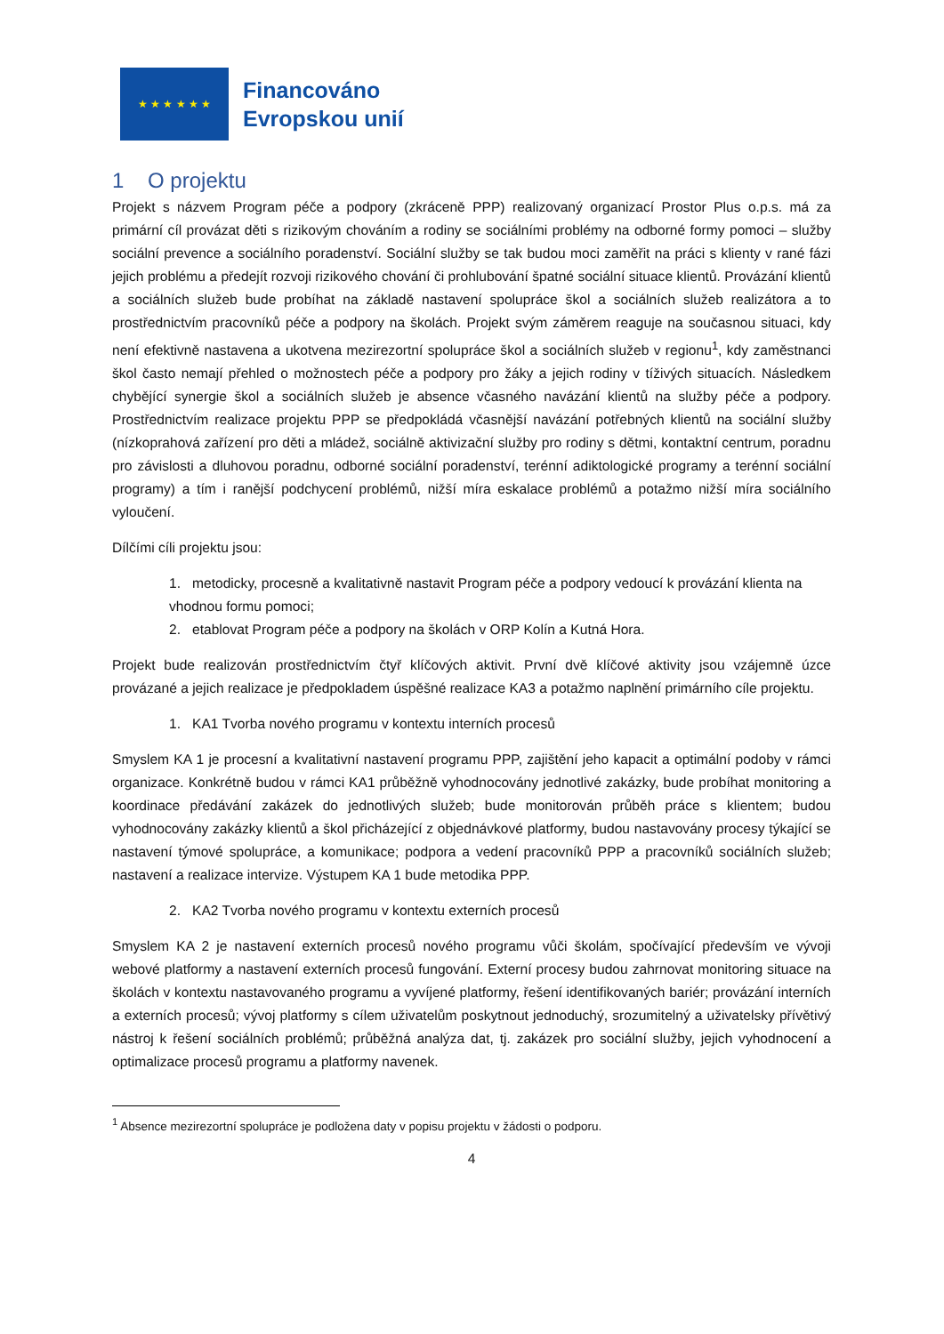★ ★ ★ ★ ★ ★
Financováno
Evropskou unií
1 O projektu
Projekt s názvem Program péče a podpory (zkráceně PPP) realizovaný organizací Prostor Plus o.p.s. má za primární cíl provázat děti s rizikovým chováním a rodiny se sociálními problémy na odborné formy pomoci – služby sociální prevence a sociálního poradenství. Sociální služby se tak budou moci zaměřit na práci s klienty v rané fázi jejich problému a předejít rozvoji rizikového chování či prohlubování špatné sociální situace klientů. Provázání klientů a sociálních služeb bude probíhat na základě nastavení spolupráce škol a sociálních služeb realizátora a to prostřednictvím pracovníků péče a podpory na školách. Projekt svým záměrem reaguje na současnou situaci, kdy není efektivně nastavena a ukotvena mezirezortní spolupráce škol a sociálních služeb v regionu<sup>1</sup>, kdy zaměstnanci škol často nemají přehled o možnostech péče a podpory pro žáky a jejich rodiny v tíživých situacích. Následkem chybějící synergie škol a sociálních služeb je absence včasného navázání klientů na služby péče a podpory. Prostřednictvím realizace projektu PPP se předpokládá včasnější navázání potřebných klientů na sociální služby (nízkoprahová zařízení pro děti a mládež, sociálně aktivizační služby pro rodiny s dětmi, kontaktní centrum, poradnu pro závislosti a dluhovou poradnu, odborné sociální poradenství, terénní adiktologické programy a terénní sociální programy) a tím i ranější podchycení problémů, nižší míra eskalace problémů a potažmo nižší míra sociálního vyloučení.
Dílčími cíli projektu jsou:
1. metodicky, procesně a kvalitativně nastavit Program péče a podpory vedoucí k provázání klienta na vhodnou formu pomoci;
2. etablovat Program péče a podpory na školách v ORP Kolín a Kutná Hora.
Projekt bude realizován prostřednictvím čtyř klíčových aktivit. První dvě klíčové aktivity jsou vzájemně úzce provázané a jejich realizace je předpokladem úspěšné realizace KA3 a potažmo naplnění primárního cíle projektu.
1. KA1 Tvorba nového programu v kontextu interních procesů
Smyslem KA 1 je procesní a kvalitativní nastavení programu PPP, zajištění jeho kapacit a optimální podoby v rámci organizace. Konkrétně budou v rámci KA1 průběžně vyhodnocovány jednotlivé zakázky, bude probíhat monitoring a koordinace předávání zakázek do jednotlivých služeb; bude monitorován průběh práce s klientem; budou vyhodnocovány zakázky klientů a škol přicházející z objednávkové platformy, budou nastavovány procesy týkající se nastavení týmové spolupráce, a komunikace; podpora a vedení pracovníků PPP a pracovníků sociálních služeb; nastavení a realizace intervize. Výstupem KA 1 bude metodika PPP.
2. KA2 Tvorba nového programu v kontextu externích procesů
Smyslem KA 2 je nastavení externích procesů nového programu vůči školám, spočívající především ve vývoji webové platformy a nastavení externích procesů fungování. Externí procesy budou zahrnovat monitoring situace na školách v kontextu nastavovaného programu a vyvíjené platformy, řešení identifikovaných bariér; provázání interních a externích procesů; vývoj platformy s cílem uživatelům poskytnout jednoduchý, srozumitelný a uživatelsky přívětivý nástroj k řešení sociálních problémů; průběžná analýza dat, tj. zakázek pro sociální služby, jejich vyhodnocení a optimalizace procesů programu a platformy navenek.
<sup>1</sup> Absence mezirezortní spolupráce je podložena daty v popisu projektu v žádosti o podporu.
4